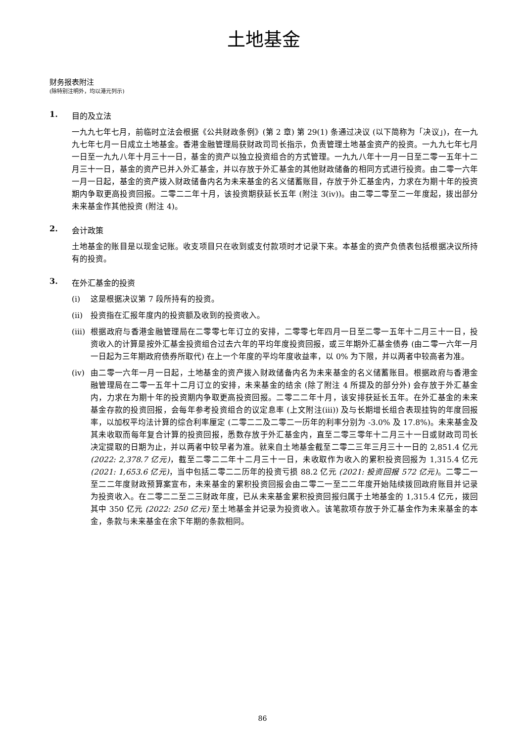土地基金
财务报表附注
(除特别注明外，均以港元列示)
1. 目的及立法
一九九七年七月，前临时立法会根据《公共财政条例》(第 2 章) 第 29(1) 条通过决议 (以下简称为「决议」)，在一九九七年七月一日成立土地基金。香港金融管理局获财政司司长指示，负责管理土地基金资产的投资。一九九七年七月一日至一九九八年十月三十一日，基金的资产以独立投资组合的方式管理。一九九八年十一月一日至二零一五年十二月三十一日，基金的资产已并入外汇基金，并以存放于外汇基金的其他财政储备的相同方式进行投资。由二零一六年一月一日起，基金的资产拨入财政储备内名为未来基金的名义储蓄账目，存放于外汇基金内，力求在为期十年的投资期内争取更高投资回报。二零二二年十月，该投资期获延长五年 (附注 3(iv))。由二零二零至二一年度起，拨出部分未来基金作其他投资 (附注 4)。
2. 会计政策
土地基金的账目是以现金记账。收支项目只在收到或支付款项时才记录下来。本基金的资产负债表包括根据决议所持有的投资。
3. 在外汇基金的投资
(i) 这是根据决议第 7 段所持有的投资。
(ii) 投资指在汇报年度内的投资额及收到的投资收入。
(iii) 根据政府与香港金融管理局在二零零七年订立的安排，二零零七年四月一日至二零一五年十二月三十一日，投资收入的计算是按外汇基金投资组合过去六年的平均年度投资回报，或三年期外汇基金债券 (由二零一六年一月一日起为三年期政府债券所取代) 在上一个年度的平均年度收益率，以 0% 为下限，并以两者中较高者为准。
(iv) 由二零一六年一月一日起，土地基金的资产拨入财政储备内名为未来基金的名义储蓄账目。根据政府与香港金融管理局在二零一五年十二月订立的安排，未来基金的结余 (除了附注 4 所提及的部分外) 会存放于外汇基金内，力求在为期十年的投资期内争取更高投资回报。二零二二年十月，该安排获延长五年。在外汇基金的未来基金存款的投资回报，会每年参考投资组合的议定息率 (上文附注(iii)) 及与长期增长组合表现挂钩的年度回报率，以加权平均法计算的综合利率厘定 (二零二二及二零二一历年的利率分别为 -3.0% 及 17.8%)。未来基金及其未收取而每年复合计算的投资回报，悉数存放于外汇基金内，直至二零三零年十二月三十一日或财政司司长决定提取的日期为止，并以两者中较早者为准。就来自土地基金截至二零二三年三月三十一日的 2,851.4 亿元 (2022: 2,378.7 亿元)，截至二零二二年十二月三十一日，未收取作为收入的累积投资回报为 1,315.4 亿元 (2021: 1,653.6 亿元)，当中包括二零二二历年的投资亏损 88.2 亿元 (2021: 投资回报 572 亿元)。二零二一至二二年度财政预算案宣布，未来基金的累积投资回报会由二零二一至二二年度开始陆续拨回政府账目并记录为投资收入。在二零二二至二三财政年度，已从未来基金累积投资回报归属于土地基金的 1,315.4 亿元，拨回其中 350 亿元 (2022: 250 亿元) 至土地基金并记录为投资收入。该笔款项存放于外汇基金作为未来基金的本金，条款与未来基金在余下年期的条款相同。
86